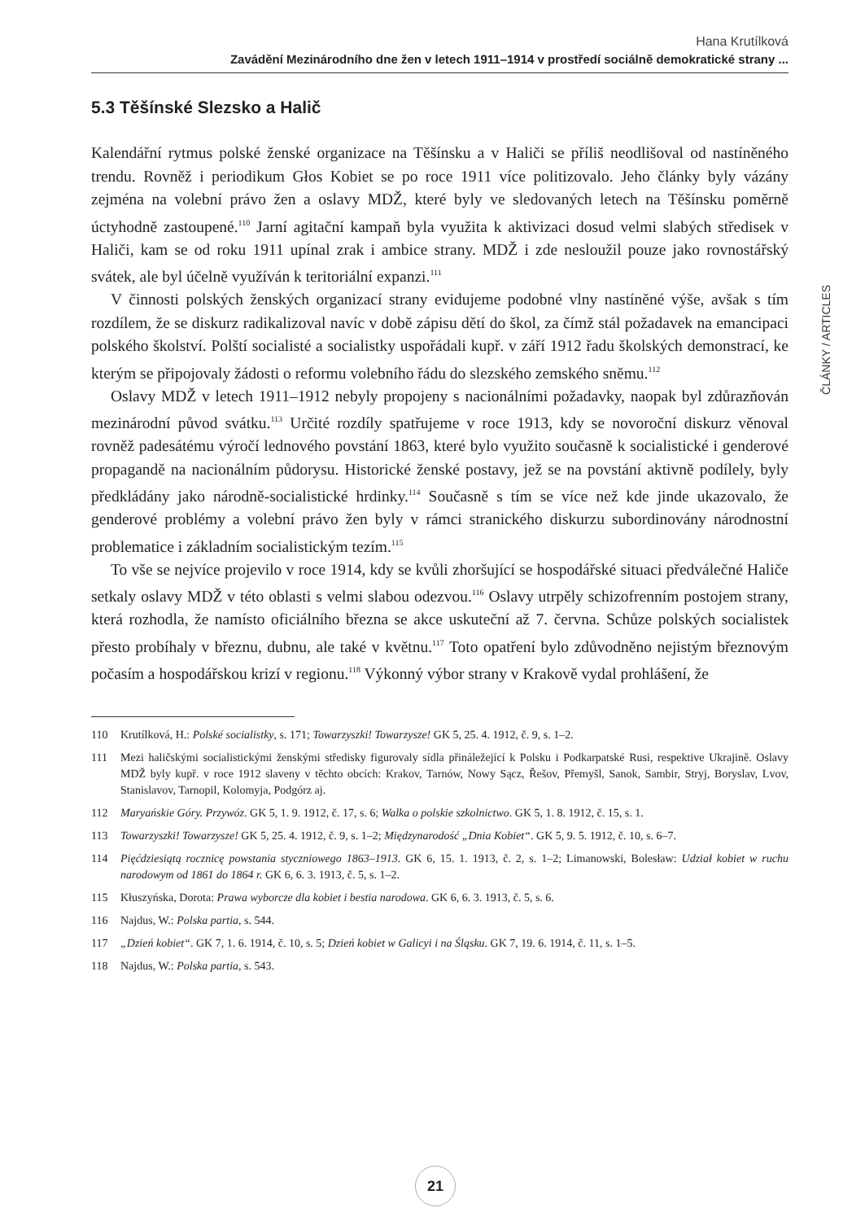Hana Krutílková
Zavádění Mezinárodního dne žen v letech 1911–1914 v prostředí sociálně demokratické strany ...
5.3 Těšínské Slezsko a Halič
Kalendářní rytmus polské ženské organizace na Těšínsku a v Haliči se příliš neodlišoval od nastíněného trendu. Rovněž i periodikum Głos Kobiet se po roce 1911 více politizovalo. Jeho články byly vázány zejména na volební právo žen a oslavy MDŽ, které byly ve sledovaných letech na Těšínsku poměrně úctyhodně zastoupené.<sup>110</sup> Jarní agitační kampaň byla využita k aktivizaci dosud velmi slabých středisek v Haliči, kam se od roku 1911 upínal zrak i ambice strany. MDŽ i zde nesloužil pouze jako rovnostářský svátek, ale byl účelně využíván k teritoriální expanzi.<sup>111</sup>
V činnosti polských ženských organizací strany evidujeme podobné vlny nastíněné výše, avšak s tím rozdílem, že se diskurz radikalizoval navíc v době zápisu dětí do škol, za čímž stál požadavek na emancipaci polského školství. Polští socialisté a socialistky uspořádali kupř. v září 1912 řadu školských demonstrací, ke kterým se připojovaly žádosti o reformu volebního řádu do slezského zemského sněmu.<sup>112</sup>
Oslavy MDŽ v letech 1911–1912 nebyly propojeny s nacionálními požadavky, naopak byl zdůrazňován mezinárodní původ svátku.<sup>113</sup> Určité rozdíly spatřujeme v roce 1913, kdy se novoroční diskurz věnoval rovněž padesátému výročí lednového povstání 1863, které bylo využito současně k socialistické i genderové propagandě na nacionálním půdorysu. Historické ženské postavy, jež se na povstání aktivně podílely, byly předkládány jako národně-socialistické hrdinky.<sup>114</sup> Současně s tím se více než kde jinde ukazovalo, že genderové problémy a volební právo žen byly v rámci stranického diskurzu subordinovány národnostní problematice i základním socialistickým tezím.<sup>115</sup>
To vše se nejvíce projevilo v roce 1914, kdy se kvůli zhoršující se hospodářské situaci předválečné Haliče setkaly oslavy MDŽ v této oblasti s velmi slabou odezvou.<sup>116</sup> Oslavy utrpěly schizofrenním postojem strany, která rozhodla, že namísto oficiálního března se akce uskuteční až 7. června. Schůze polských socialistek přesto probíhaly v březnu, dubnu, ale také v květnu.<sup>117</sup> Toto opatření bylo zdůvodněno nejistým březnovým počasím a hospodářskou krizí v regionu.<sup>118</sup> Výkonný výbor strany v Krakově vydal prohlášení, že
110 Krutílková, H.: Polské socialistky, s. 171; Towarzyszki! Towarzysze! GK 5, 25. 4. 1912, č. 9, s. 1–2.
111 Mezi haličskými socialistickými ženskými středisky figurovaly sídla přináležející k Polsku i Podkarpatské Rusi, respektive Ukrajině. Oslavy MDŽ byly kupř. v roce 1912 slaveny v těchto obcích: Krakov, Tarnów, Nowy Sącz, Řešov, Přemyšl, Sanok, Sambir, Stryj, Boryslav, Lvov, Stanislavov, Tarnopil, Kolomyja, Podgórz aj.
112 Maryańskie Góry. Przywóz. GK 5, 1. 9. 1912, č. 17, s. 6; Walka o polskie szkolnictwo. GK 5, 1. 8. 1912, č. 15, s. 1.
113 Towarzyszki! Towarzysze! GK 5, 25. 4. 1912, č. 9, s. 1–2; Międzynarodość „Dnia Kobiet“. GK 5, 9. 5. 1912, č. 10, s. 6–7.
114 Pięćdziesiątą rocznicę powstania styczniowego 1863–1913. GK 6, 15. 1. 1913, č. 2, s. 1–2; Limanowski, Bolesław: Udział kobiet w ruchu narodowym od 1861 do 1864 r. GK 6, 6. 3. 1913, č. 5, s. 1–2.
115 Kłuszyńska, Dorota: Prawa wyborcze dla kobiet i bestia narodowa. GK 6, 6. 3. 1913, č. 5, s. 6.
116 Najdus, W.: Polska partia, s. 544.
117 „Dzień kobiet“. GK 7, 1. 6. 1914, č. 10, s. 5; Dzień kobiet w Galicyi i na Śląsku. GK 7, 19. 6. 1914, č. 11, s. 1–5.
118 Najdus, W.: Polska partia, s. 543.
ČLÁNKY / ARTICLES
21